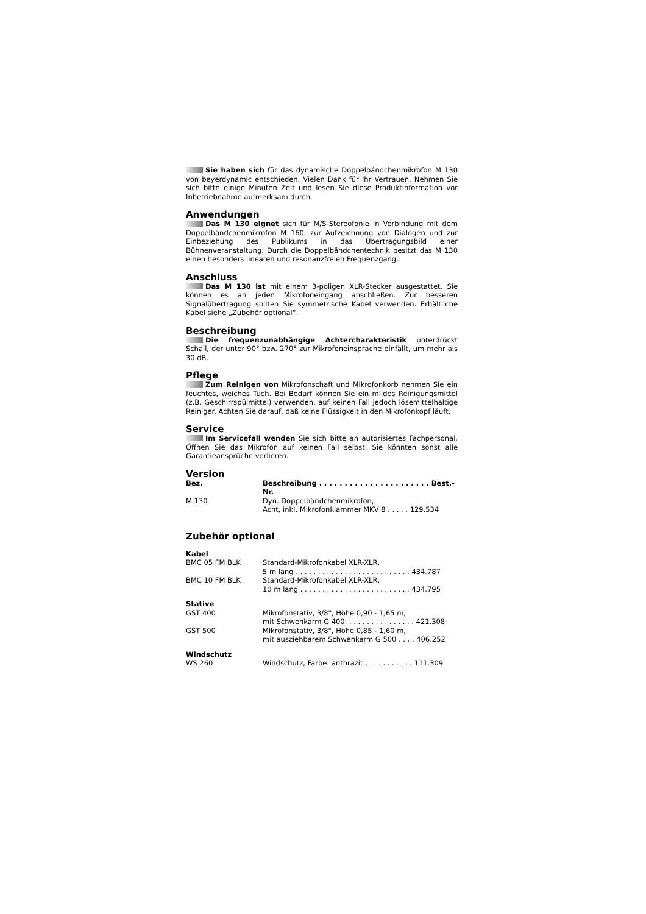Sie haben sich für das dynamische Doppelbändchenmikrofon M 130 von beyerdynamic entschieden. Vielen Dank für Ihr Vertrauen. Nehmen Sie sich bitte einige Minuten Zeit und lesen Sie diese Produktinformation vor Inbetriebnahme aufmerksam durch.
Anwendungen
Das M 130 eignet sich für M/S-Stereofonie in Verbindung mit dem Doppelbändchenmikrofon M 160, zur Aufzeichnung von Dialogen und zur Einbeziehung des Publikums in das Übertragungsbild einer Bühnenveranstaltung. Durch die Doppelbändchentechnik besitzt das M 130 einen besonders linearen und resonanzfreien Frequenzgang.
Anschluss
Das M 130 ist mit einem 3-poligen XLR-Stecker ausgestattet. Sie können es an jeden Mikrofoneingang anschließen. Zur besseren Signalübertragung sollten Sie symmetrische Kabel verwenden. Erhältliche Kabel siehe „Zubehör optional“.
Beschreibung
Die frequenzunabhängige Achtercharakteristik unterdrückt Schall, der unter 90° bzw. 270° zur Mikrofoneinsprache einfällt, um mehr als 30 dB.
Pflege
Zum Reinigen von Mikrofonschaft und Mikrofonkorb nehmen Sie ein feuchtes, weiches Tuch. Bei Bedarf können Sie ein mildes Reinigungsmittel (z.B. Geschirrspülmittel) verwenden, auf keinen Fall jedoch lösemittelhaltige Reiniger. Achten Sie darauf, daß keine Flüssigkeit in den Mikrofonkopf läuft.
Service
Im Servicefall wenden Sie sich bitte an autorisiertes Fachpersonal. Öffnen Sie das Mikrofon auf keinen Fall selbst, Sie könnten sonst alle Garantieansprüche verlieren.
Version
| Bez. | Beschreibung . . . . . . . . . . . . . . . . . . . . . . Best.-Nr. |
| --- | --- |
| M 130 | Dyn. Doppelbändchenmikrofon, Acht, inkl. Mikrofonklammer MKV 8 . . . . . 129.534 |
Zubehör optional
| Kabel | |
| --- | --- |
| BMC 05 FM BLK | Standard-Mikrofonkabel XLR-XLR, 5 m lang . . . . . . . . . . . . . . . . . . . . . . . . . . 434.787 |
| BMC 10 FM BLK | Standard-Mikrofonkabel XLR-XLR, 10 m lang . . . . . . . . . . . . . . . . . . . . . . . . . 434.795 |
| Stative | |
| GST 400 | Mikrofonstativ, 3/8", Höhe 0,90 - 1,65 m, mit Schwenkarm G 400. . . . . . . . . . . . . . . . 421.308 |
| GST 500 | Mikrofonstativ, 3/8", Höhe 0,85 - 1,60 m, mit ausziehbarem Schwenkarm G 500 . . . . 406.252 |
| Windschutz | |
| WS 260 | Windschutz, Farbe: anthrazit . . . . . . . . . . . 111.309 |